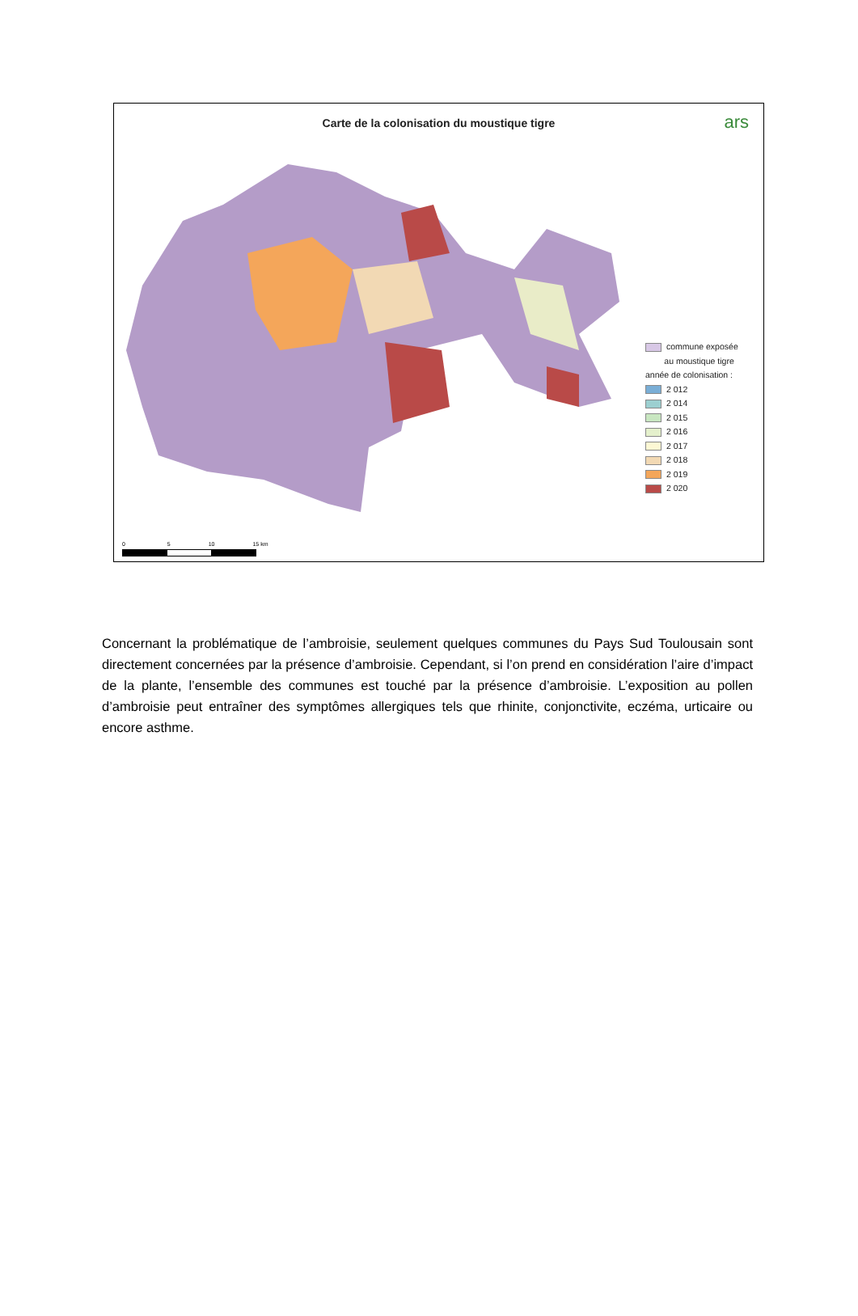Carte de la colonisation du moustique tigre
ars
commune exposée
au moustique tigre
année de colonisation :
2 012
2 014
2 015
2 016
2 017
2 018
2 019
2 020
0 5 10 15 km
Concernant la problématique de l’ambroisie, seulement quelques communes du Pays Sud Toulousain sont directement concernées par la présence d’ambroisie. Cependant, si l’on prend en considération l’aire d’impact de la plante, l’ensemble des communes est touché par la présence d’ambroisie. L’exposition au pollen d’ambroisie peut entraîner des symptômes allergiques tels que rhinite, conjonctivite, eczéma, urticaire ou encore asthme.